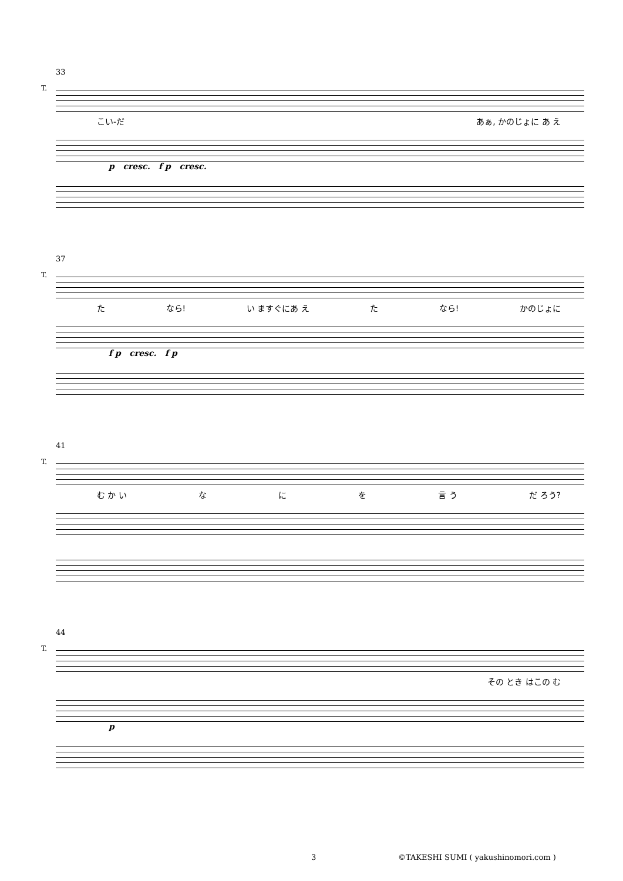33
T.
こ い- だ あぁ, かのじょに あ え
p cresc. f p cresc.
37
T.
た なら! い ますぐにあ え た なら! かのじょに
f p cresc. f p
41
T.
む か い な に を 言 う だ ろう?
44
T.
そ の と き は こ の む
p
3
©TAKESHI SUMI ( yakushinomori.com )